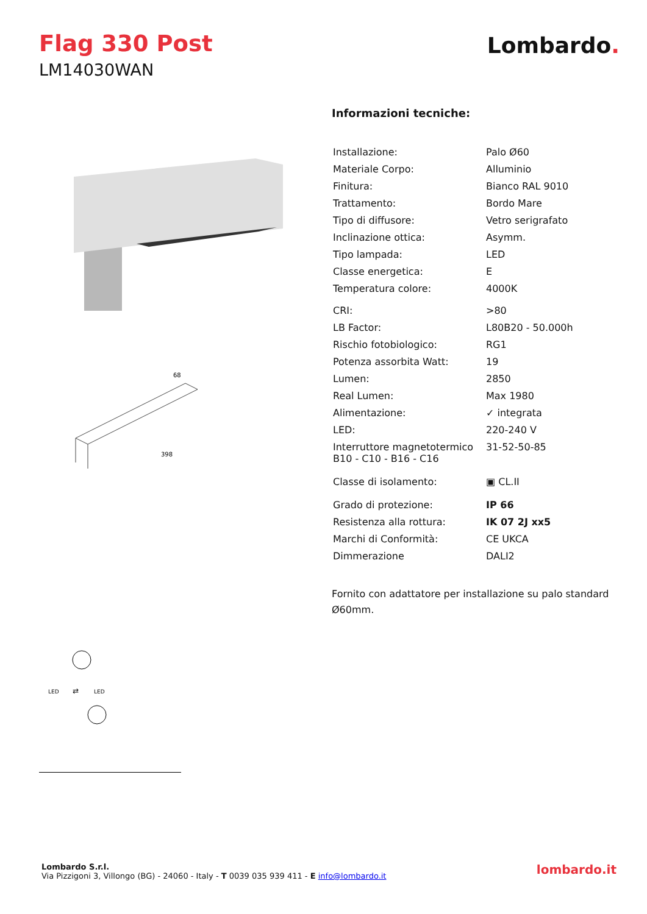Flag 330 Post
LM14030WAN
Lombardo.
68
398
LED
LED
⇄
Informazioni tecniche:
| Installazione: | Palo Ø60 |
| Materiale Corpo: | Alluminio |
| Finitura: | Bianco RAL 9010 |
| Trattamento: | Bordo Mare |
| Tipo di diffusore: | Vetro serigrafato |
| Inclinazione ottica: | Asymm. |
| Tipo lampada: | LED |
| Classe energetica: | E |
| Temperatura colore: | 4000K |
| CRI: | >80 |
| LB Factor: | L80B20 - 50.000h |
| Rischio fotobiologico: | RG1 |
| Potenza assorbita Watt: | 19 |
| Lumen: | 2850 |
| Real Lumen: | Max 1980 |
| Alimentazione: | ✓ integrata |
| LED: | 220-240 V |
| Interruttore magnetotermico B10 - C10 - B16 - C16 | 31-52-50-85 |
| Classe di isolamento: | ▣ CL.II |
| Grado di protezione: | IP 66 |
| Resistenza alla rottura: | IK 07 2J xx5 |
| Marchi di Conformità: | CE UKCA |
| Dimmerazione | DALI2 |
Fornito con adattatore per installazione su palo standard Ø60mm.
Lombardo S.r.l.
Via Pizzigoni 3, Villongo (BG) - 24060 - Italy - T 0039 035 939 411 - E info@lombardo.it
lombardo.it